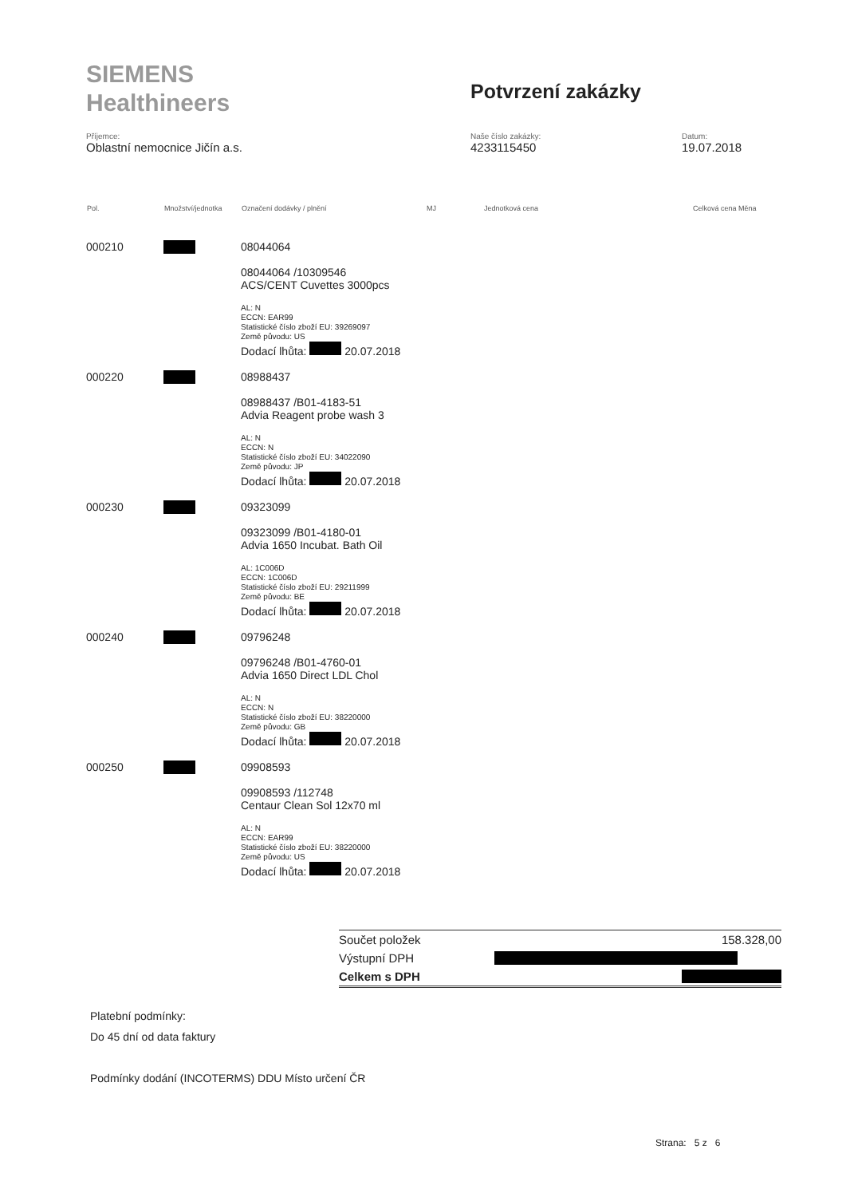SIEMENS
Healthineers
Potvrzení zakázky
Příjemce:
Oblastní nemocnice Jičín a.s.
Naše číslo zakázky:
4233115450
Datum:
19.07.2018
| Pol. | Množství/jednotka | Označení dodávky / plnění | MJ | Jednotková cena | Celková cena Měna |
| --- | --- | --- | --- | --- | --- |
| 000210 | | 08044064 08044064 /10309546 ACS/CENT Cuvettes 3000pcs AL: N ECCN: EAR99 Statistické číslo zboží EU: 39269097 Země původu: US Dodací lhůta: 20.07.2018 | | | |
| 000220 | | 08988437 08988437 /B01-4183-51 Advia Reagent probe wash 3 AL: N ECCN: N Statistické číslo zboží EU: 34022090 Země původu: JP Dodací lhůta: 20.07.2018 | | | |
| 000230 | | 09323099 09323099 /B01-4180-01 Advia 1650 Incubat. Bath Oil AL: 1C006D ECCN: 1C006D Statistické číslo zboží EU: 29211999 Země původu: BE Dodací lhůta: 20.07.2018 | | | |
| 000240 | | 09796248 09796248 /B01-4760-01 Advia 1650 Direct LDL Chol AL: N ECCN: N Statistické číslo zboží EU: 38220000 Země původu: GB Dodací lhůta: 20.07.2018 | | | |
| 000250 | | 09908593 09908593 /112748 Centaur Clean Sol 12x70 ml AL: N ECCN: EAR99 Statistické číslo zboží EU: 38220000 Země původu: US Dodací lhůta: 20.07.2018 | | | |
Součet položek 158.328,00
Výstupní DPH
Celkem s DPH
Platební podmínky:
Do 45 dní od data faktury
Podmínky dodání (INCOTERMS) DDU Místo určení ČR
Strana: 5 z 6